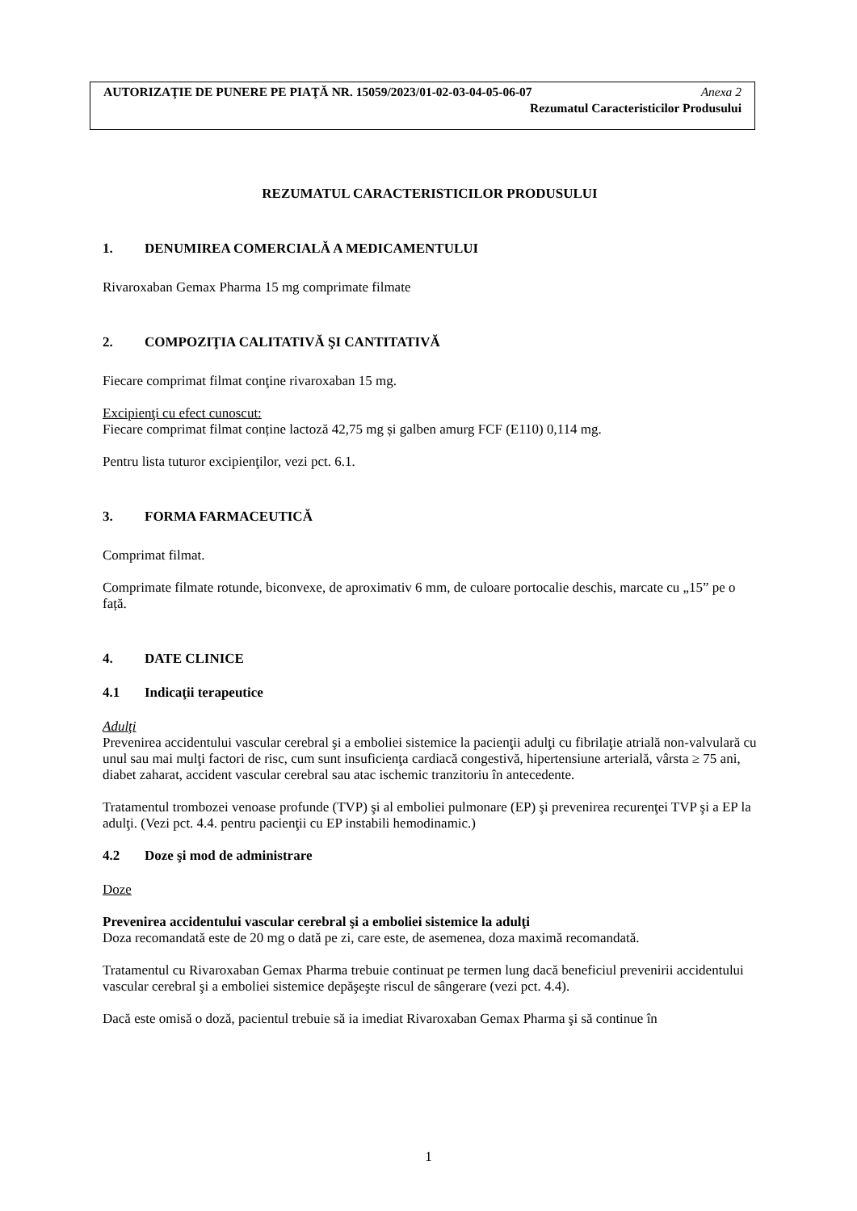AUTORIZAŢIE DE PUNERE PE PIAŢĂ NR. 15059/2023/01-02-03-04-05-06-07 Anexa 2
Rezumatul Caracteristicilor Produsului
REZUMATUL CARACTERISTICILOR PRODUSULUI
1. DENUMIREA COMERCIALĂ A MEDICAMENTULUI
Rivaroxaban Gemax Pharma 15 mg comprimate filmate
2. COMPOZIŢIA CALITATIVĂ ŞI CANTITATIVĂ
Fiecare comprimat filmat conţine rivaroxaban 15 mg.
Excipienţi cu efect cunoscut:
Fiecare comprimat filmat conține lactoză 42,75 mg și galben amurg FCF (E110) 0,114 mg.
Pentru lista tuturor excipienţilor, vezi pct. 6.1.
3. FORMA FARMACEUTICĂ
Comprimat filmat.
Comprimate filmate rotunde, biconvexe, de aproximativ 6 mm, de culoare portocalie deschis, marcate cu „15” pe o față.
4. DATE CLINICE
4.1 Indicaţii terapeutice
Adulţi
Prevenirea accidentului vascular cerebral şi a emboliei sistemice la pacienţii adulţi cu fibrilaţie atrială non-valvulară cu unul sau mai mulţi factori de risc, cum sunt insuficienţa cardiacă congestivă, hipertensiune arterială, vârsta ≥ 75 ani, diabet zaharat, accident vascular cerebral sau atac ischemic tranzitoriu în antecedente.
Tratamentul trombozei venoase profunde (TVP) şi al emboliei pulmonare (EP) şi prevenirea recurenţei TVP şi a EP la adulţi. (Vezi pct. 4.4. pentru pacienţii cu EP instabili hemodinamic.)
4.2 Doze şi mod de administrare
Doze
Prevenirea accidentului vascular cerebral şi a emboliei sistemice la adulţi
Doza recomandată este de 20 mg o dată pe zi, care este, de asemenea, doza maximă recomandată.
Tratamentul cu Rivaroxaban Gemax Pharma trebuie continuat pe termen lung dacă beneficiul prevenirii accidentului vascular cerebral şi a emboliei sistemice depăşeşte riscul de sângerare (vezi pct. 4.4).
Dacă este omisă o doză, pacientul trebuie să ia imediat Rivaroxaban Gemax Pharma şi să continue în
1